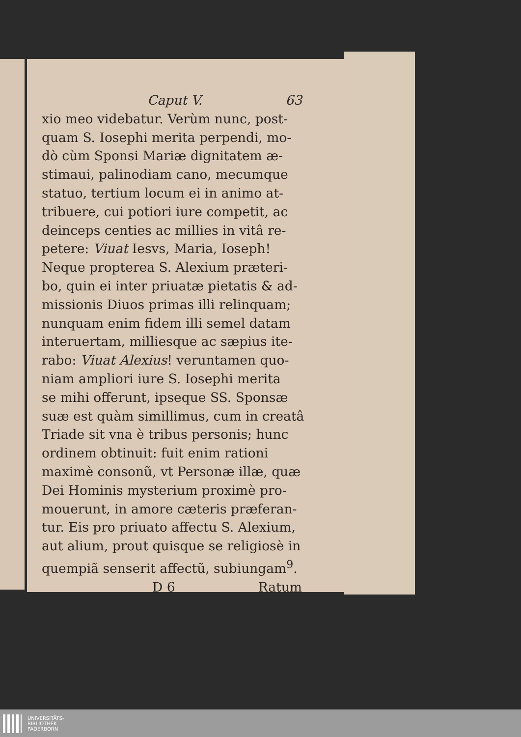Caput V. 63
xio meo videbatur. Verùm nunc, post-
quam S. Iosephi merita perpendi, mo-
dò cùm Sponsi Mariæ dignitatem æ-
stimaui, palinodiam cano, mecumque
statuo, tertium locum ei in animo at-
tribuere, cui potiori iure competit, ac
deinceps centies ac millies in vitâ re-
petere: Viuat Iesvs, Maria, Ioseph!
Neque propterea S. Alexium præteri-
bo, quin ei inter priuatæ pietatis & ad-
missionis Diuos primas illi relinquam;
nunquam enim fidem illi semel datam
interuertam, milliesque ac sæpius ite-
rabo: Viuat Alexius! veruntamen quo-
niam ampliori iure S. Iosephi merita
se mihi offerunt, ipseque SS. Sponsæ
suæ est quàm simillimus, cum in creatâ
Triade sit vna è tribus personis; hunc
ordinem obtinuit: fuit enim rationi
maximè consonũ, vt Personæ illæ, quæ
Dei Hominis mysterium proximè pro-
mouerunt, in amore cæteris præferan-
tur. Eis pro priuato affectu S. Alexium,
aut alium, prout quisque se religiosè in
quempiã senserit affectũ, subiungam<sup>9</sup>.
D 6 Ratum
UNIVERSITÄTS-
BIBLIOTHEK
PADERBORN